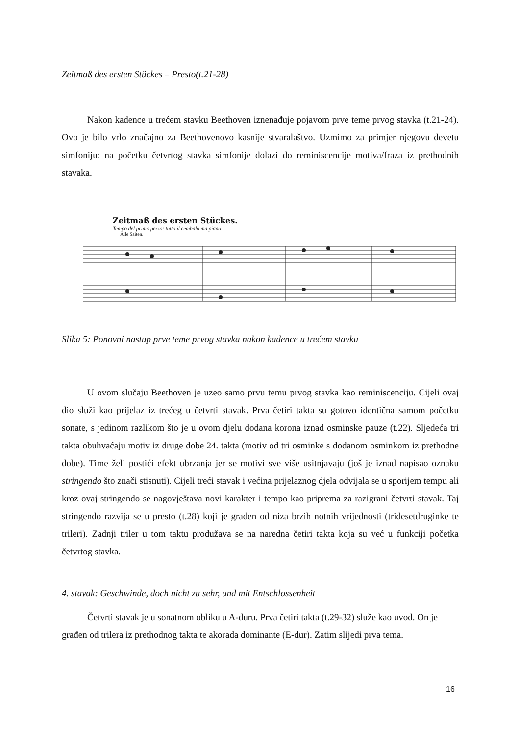Zeitmaß des ersten Stückes – Presto(t.21-28)
Nakon kadence u trećem stavku Beethoven iznenađuje pojavom prve teme prvog stavka (t.21-24). Ovo je bilo vrlo značajno za Beethovenovo kasnije stvaralaštvo. Uzmimo za primjer njegovu devetu simfoniju: na početku četvrtog stavka simfonije dolazi do reminiscencije motiva/fraza iz prethodnih stavaka.
Zeitmaß des ersten Stückes.
Tempo del primo pezzo: tutto il cembalo ma piano
Alle Saiten.
Slika 5: Ponovni nastup prve teme prvog stavka nakon kadence u trećem stavku
U ovom slučaju Beethoven je uzeo samo prvu temu prvog stavka kao reminiscenciju. Cijeli ovaj dio služi kao prijelaz iz trećeg u četvrti stavak. Prva četiri takta su gotovo identična samom početku sonate, s jedinom razlikom što je u ovom djelu dodana korona iznad osminske pauze (t.22). Sljedeća tri takta obuhvaćaju motiv iz druge dobe 24. takta (motiv od tri osminke s dodanom osminkom iz prethodne dobe). Time želi postići efekt ubrzanja jer se motivi sve više usitnjavaju (još je iznad napisao oznaku stringendo što znači stisnuti). Cijeli treći stavak i većina prijelaznog djela odvijala se u sporijem tempu ali kroz ovaj stringendo se nagovještava novi karakter i tempo kao priprema za razigrani četvrti stavak. Taj stringendo razvija se u presto (t.28) koji je građen od niza brzih notnih vrijednosti (tridesetdruginke te trileri). Zadnji triler u tom taktu produžava se na naredna četiri takta koja su već u funkciji početka četvrtog stavka.
4. stavak: Geschwinde, doch nicht zu sehr, und mit Entschlossenheit
Četvrti stavak je u sonatnom obliku u A-duru. Prva četiri takta (t.29-32) služe kao uvod. On je građen od trilera iz prethodnog takta te akorada dominante (E-dur). Zatim slijedi prva tema.
16